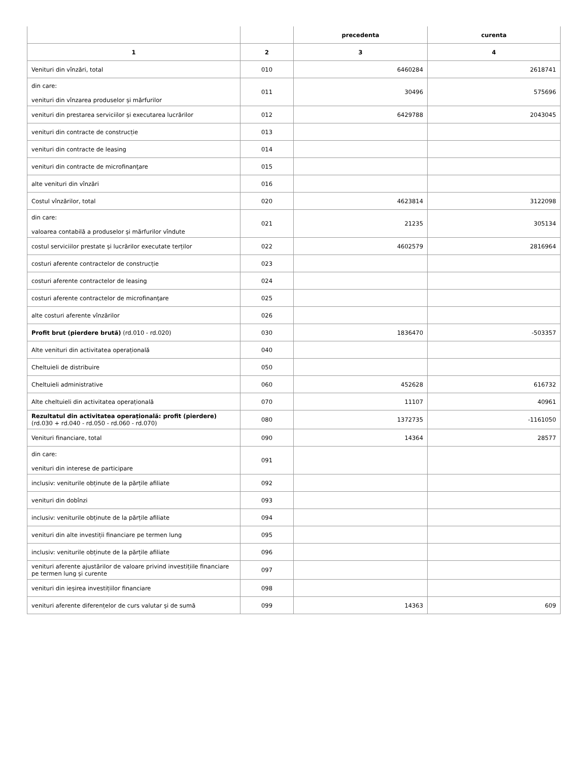| | | precedenta | curenta |
| --- | --- | --- | --- |
| 1 | 2 | 3 | 4 |
| Venituri din vînzări, total | 010 | 6460284 | 2618741 |
| din care: venituri din vînzarea produselor și mărfurilor | 011 | 30496 | 575696 |
| venituri din prestarea serviciilor și executarea lucrărilor | 012 | 6429788 | 2043045 |
| venituri din contracte de construcție | 013 | | |
| venituri din contracte de leasing | 014 | | |
| venituri din contracte de microfinanţare | 015 | | |
| alte venituri din vînzări | 016 | | |
| Costul vînzărilor, total | 020 | 4623814 | 3122098 |
| din care: valoarea contabilă a produselor și mărfurilor vîndute | 021 | 21235 | 305134 |
| costul serviciilor prestate și lucrărilor executate terților | 022 | 4602579 | 2816964 |
| costuri aferente contractelor de construcție | 023 | | |
| costuri aferente contractelor de leasing | 024 | | |
| costuri aferente contractelor de microfinanţare | 025 | | |
| alte costuri aferente vînzărilor | 026 | | |
| Profit brut (pierdere brută) (rd.010 - rd.020) | 030 | 1836470 | -503357 |
| Alte venituri din activitatea operațională | 040 | | |
| Cheltuieli de distribuire | 050 | | |
| Cheltuieli administrative | 060 | 452628 | 616732 |
| Alte cheltuieli din activitatea operațională | 070 | 11107 | 40961 |
| Rezultatul din activitatea operațională: profit (pierdere) (rd.030 + rd.040 - rd.050 - rd.060 - rd.070) | 080 | 1372735 | -1161050 |
| Venituri financiare, total | 090 | 14364 | 28577 |
| din care: venituri din interese de participare | 091 | | |
| inclusiv: veniturile obținute de la părțile afiliate | 092 | | |
| venituri din dobînzi | 093 | | |
| inclusiv: veniturile obținute de la părțile afiliate | 094 | | |
| venituri din alte investiții financiare pe termen lung | 095 | | |
| inclusiv: veniturile obținute de la părțile afiliate | 096 | | |
| venituri aferente ajustărilor de valoare privind investițiile financiare pe termen lung și curente | 097 | | |
| venituri din ieșirea investițiilor financiare | 098 | | |
| venituri aferente diferențelor de curs valutar și de sumă | 099 | 14363 | 609 |